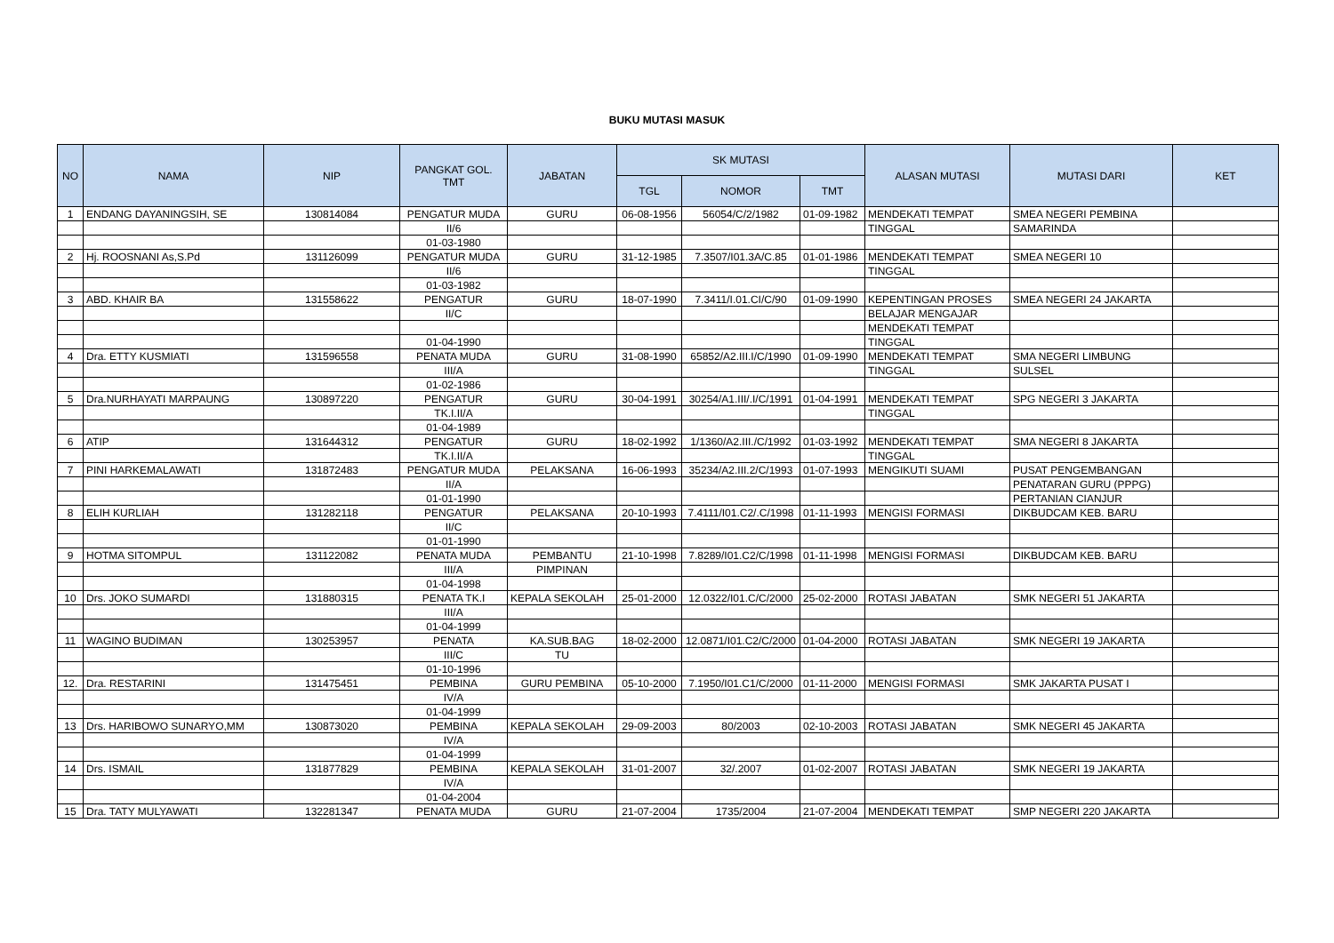BUKU MUTASI MASUK
| NO | NAMA | NIP | PANGKAT GOL. TMT | JABATAN | SK MUTASI | | | ALASAN MUTASI | MUTASI DARI | KET |
| --- | --- | --- | --- | --- | --- | --- | --- | --- | --- | --- |
| | | | | | TGL | NOMOR | TMT | | | |
| 1 | ENDANG DAYANINGSIH, SE | 130814084 | PENGATUR MUDA | GURU | 06-08-1956 | 56054/C/2/1982 | 01-09-1982 | MENDEKATI TEMPAT | SMEA NEGERI PEMBINA | |
| | | | II/6 | | | | | TINGGAL | SAMARINDA | |
| | | | 01-03-1980 | | | | | | | |
| 2 | Hj. ROOSNANI As,S.Pd | 131126099 | PENGATUR MUDA | GURU | 31-12-1985 | 7.3507/I01.3A/C.85 | 01-01-1986 | MENDEKATI TEMPAT | SMEA NEGERI 10 | |
| | | | II/6 | | | | | TINGGAL | | |
| | | | 01-03-1982 | | | | | | | |
| 3 | ABD. KHAIR BA | 131558622 | PENGATUR | GURU | 18-07-1990 | 7.3411/I.01.CI/C/90 | 01-09-1990 | KEPENTINGAN PROSES | SMEA NEGERI 24 JAKARTA | |
| | | | II/C | | | | | BELAJAR MENGAJAR | | |
| | | | | | | | | MENDEKATI TEMPAT | | |
| | | | 01-04-1990 | | | | | TINGGAL | | |
| 4 | Dra. ETTY KUSMIATI | 131596558 | PENATA MUDA | GURU | 31-08-1990 | 65852/A2.III.I/C/1990 | 01-09-1990 | MENDEKATI TEMPAT | SMA NEGERI LIMBUNG | |
| | | | III/A | | | | | TINGGAL | SULSEL | |
| | | | 01-02-1986 | | | | | | | |
| 5 | Dra.NURHAYATI MARPAUNG | 130897220 | PENGATUR | GURU | 30-04-1991 | 30254/A1.III/.I/C/1991 | 01-04-1991 | MENDEKATI TEMPAT | SPG NEGERI 3 JAKARTA | |
| | | | TK.I.II/A | | | | | TINGGAL | | |
| | | | 01-04-1989 | | | | | | | |
| 6 | ATIP | 131644312 | PENGATUR | GURU | 18-02-1992 | 1/1360/A2.III./C/1992 | 01-03-1992 | MENDEKATI TEMPAT | SMA NEGERI 8 JAKARTA | |
| | | | TK.I.II/A | | | | | TINGGAL | | |
| 7 | PINI HARKEMALAWATI | 131872483 | PENGATUR MUDA | PELAKSANA | 16-06-1993 | 35234/A2.III.2/C/1993 | 01-07-1993 | MENGIKUTI SUAMI | PUSAT PENGEMBANGAN | |
| | | | II/A | | | | | | PENATARAN GURU (PPPG) | |
| | | | 01-01-1990 | | | | | | PERTANIAN CIANJUR | |
| 8 | ELIH KURLIAH | 131282118 | PENGATUR | PELAKSANA | 20-10-1993 | 7.4111/I01.C2/.C/1998 | 01-11-1993 | MENGISI FORMASI | DIKBUDCAM KEB. BARU | |
| | | | II/C | | | | | | | |
| | | | 01-01-1990 | | | | | | | |
| 9 | HOTMA SITOMPUL | 131122082 | PENATA MUDA | PEMBANTU | 21-10-1998 | 7.8289/I01.C2/C/1998 | 01-11-1998 | MENGISI FORMASI | DIKBUDCAM KEB. BARU | |
| | | | III/A | PIMPINAN | | | | | | |
| | | | 01-04-1998 | | | | | | | |
| 10 | Drs. JOKO SUMARDI | 131880315 | PENATA TK.I | KEPALA SEKOLAH | 25-01-2000 | 12.0322/I01.C/C/2000 | 25-02-2000 | ROTASI JABATAN | SMK NEGERI 51 JAKARTA | |
| | | | III/A | | | | | | | |
| | | | 01-04-1999 | | | | | | | |
| 11 | WAGINO BUDIMAN | 130253957 | PENATA | KA.SUB.BAG | 18-02-2000 | 12.0871/I01.C2/C/2000 | 01-04-2000 | ROTASI JABATAN | SMK NEGERI 19 JAKARTA | |
| | | | III/C | TU | | | | | | |
| | | | 01-10-1996 | | | | | | | |
| 12. | Dra. RESTARINI | 131475451 | PEMBINA | GURU PEMBINA | 05-10-2000 | 7.1950/I01.C1/C/2000 | 01-11-2000 | MENGISI FORMASI | SMK JAKARTA PUSAT I | |
| | | | IV/A | | | | | | | |
| | | | 01-04-1999 | | | | | | | |
| 13 | Drs. HARIBOWO SUNARYO,MM | 130873020 | PEMBINA | KEPALA SEKOLAH | 29-09-2003 | 80/2003 | 02-10-2003 | ROTASI JABATAN | SMK NEGERI 45 JAKARTA | |
| | | | IV/A | | | | | | | |
| | | | 01-04-1999 | | | | | | | |
| 14 | Drs. ISMAIL | 131877829 | PEMBINA | KEPALA SEKOLAH | 31-01-2007 | 32/.2007 | 01-02-2007 | ROTASI JABATAN | SMK NEGERI 19 JAKARTA | |
| | | | IV/A | | | | | | | |
| | | | 01-04-2004 | | | | | | | |
| 15 | Dra. TATY MULYAWATI | 132281347 | PENATA MUDA | GURU | 21-07-2004 | 1735/2004 | 21-07-2004 | MENDEKATI TEMPAT | SMP NEGERI 220 JAKARTA | |